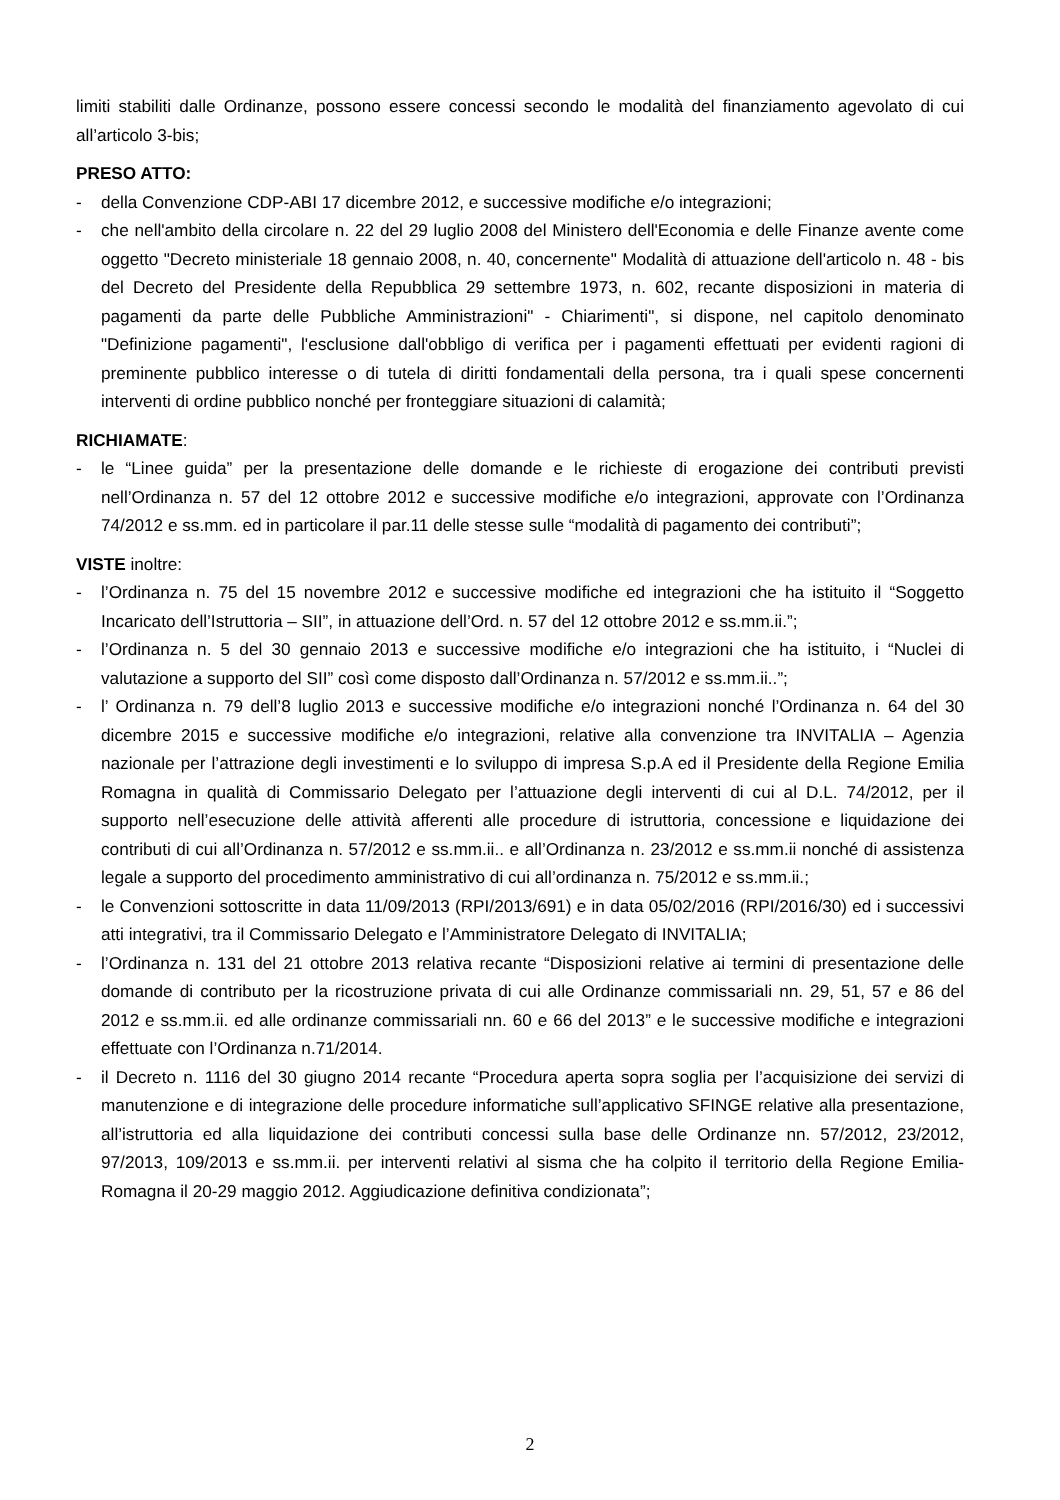limiti stabiliti dalle Ordinanze, possono essere concessi secondo le modalità del finanziamento agevolato di cui all’articolo 3-bis;
PRESO ATTO:
- della Convenzione CDP-ABI 17 dicembre 2012, e successive modifiche e/o integrazioni;
- che nell'ambito della circolare n. 22 del 29 luglio 2008 del Ministero dell'Economia e delle Finanze avente come oggetto "Decreto ministeriale 18 gennaio 2008, n. 40, concernente" Modalità di attuazione dell'articolo n. 48 - bis del Decreto del Presidente della Repubblica 29 settembre 1973, n. 602, recante disposizioni in materia di pagamenti da parte delle Pubbliche Amministrazioni" - Chiarimenti", si dispone, nel capitolo denominato "Definizione pagamenti", l'esclusione dall'obbligo di verifica per i pagamenti effettuati per evidenti ragioni di preminente pubblico interesse o di tutela di diritti fondamentali della persona, tra i quali spese concernenti interventi di ordine pubblico nonché per fronteggiare situazioni di calamità;
RICHIAMATE:
- le “Linee guida” per la presentazione delle domande e le richieste di erogazione dei contributi previsti nell’Ordinanza n. 57 del 12 ottobre 2012 e successive modifiche e/o integrazioni, approvate con l’Ordinanza 74/2012 e ss.mm. ed in particolare il par.11 delle stesse sulle “modalità di pagamento dei contributi”;
VISTE inoltre:
- l’Ordinanza n. 75 del 15 novembre 2012 e successive modifiche ed integrazioni che ha istituito il “Soggetto Incaricato dell’Istruttoria – SII”, in attuazione dell’Ord. n. 57 del 12 ottobre 2012 e ss.mm.ii.”;
- l’Ordinanza n. 5 del 30 gennaio 2013 e successive modifiche e/o integrazioni che ha istituito, i “Nuclei di valutazione a supporto del SII” così come disposto dall’Ordinanza n. 57/2012 e ss.mm.ii..”;
- l’ Ordinanza n. 79 dell’8 luglio 2013 e successive modifiche e/o integrazioni nonché l’Ordinanza n. 64 del 30 dicembre 2015 e successive modifiche e/o integrazioni, relative alla convenzione tra INVITALIA – Agenzia nazionale per l’attrazione degli investimenti e lo sviluppo di impresa S.p.A ed il Presidente della Regione Emilia Romagna in qualità di Commissario Delegato per l’attuazione degli interventi di cui al D.L. 74/2012, per il supporto nell’esecuzione delle attività afferenti alle procedure di istruttoria, concessione e liquidazione dei contributi di cui all’Ordinanza n. 57/2012 e ss.mm.ii.. e all’Ordinanza n. 23/2012 e ss.mm.ii nonché di assistenza legale a supporto del procedimento amministrativo di cui all’ordinanza n. 75/2012 e ss.mm.ii.;
- le Convenzioni sottoscritte in data 11/09/2013 (RPI/2013/691) e in data 05/02/2016 (RPI/2016/30) ed i successivi atti integrativi, tra il Commissario Delegato e l’Amministratore Delegato di INVITALIA;
- l’Ordinanza n. 131 del 21 ottobre 2013 relativa recante “Disposizioni relative ai termini di presentazione delle domande di contributo per la ricostruzione privata di cui alle Ordinanze commissariali nn. 29, 51, 57 e 86 del 2012 e ss.mm.ii. ed alle ordinanze commissariali nn. 60 e 66 del 2013” e le successive modifiche e integrazioni effettuate con l’Ordinanza n.71/2014.
- il Decreto n. 1116 del 30 giugno 2014 recante “Procedura aperta sopra soglia per l’acquisizione dei servizi di manutenzione e di integrazione delle procedure informatiche sull’applicativo SFINGE relative alla presentazione, all’istruttoria ed alla liquidazione dei contributi concessi sulla base delle Ordinanze nn. 57/2012, 23/2012, 97/2013, 109/2013 e ss.mm.ii. per interventi relativi al sisma che ha colpito il territorio della Regione Emilia-Romagna il 20-29 maggio 2012. Aggiudicazione definitiva condizionata”;
2